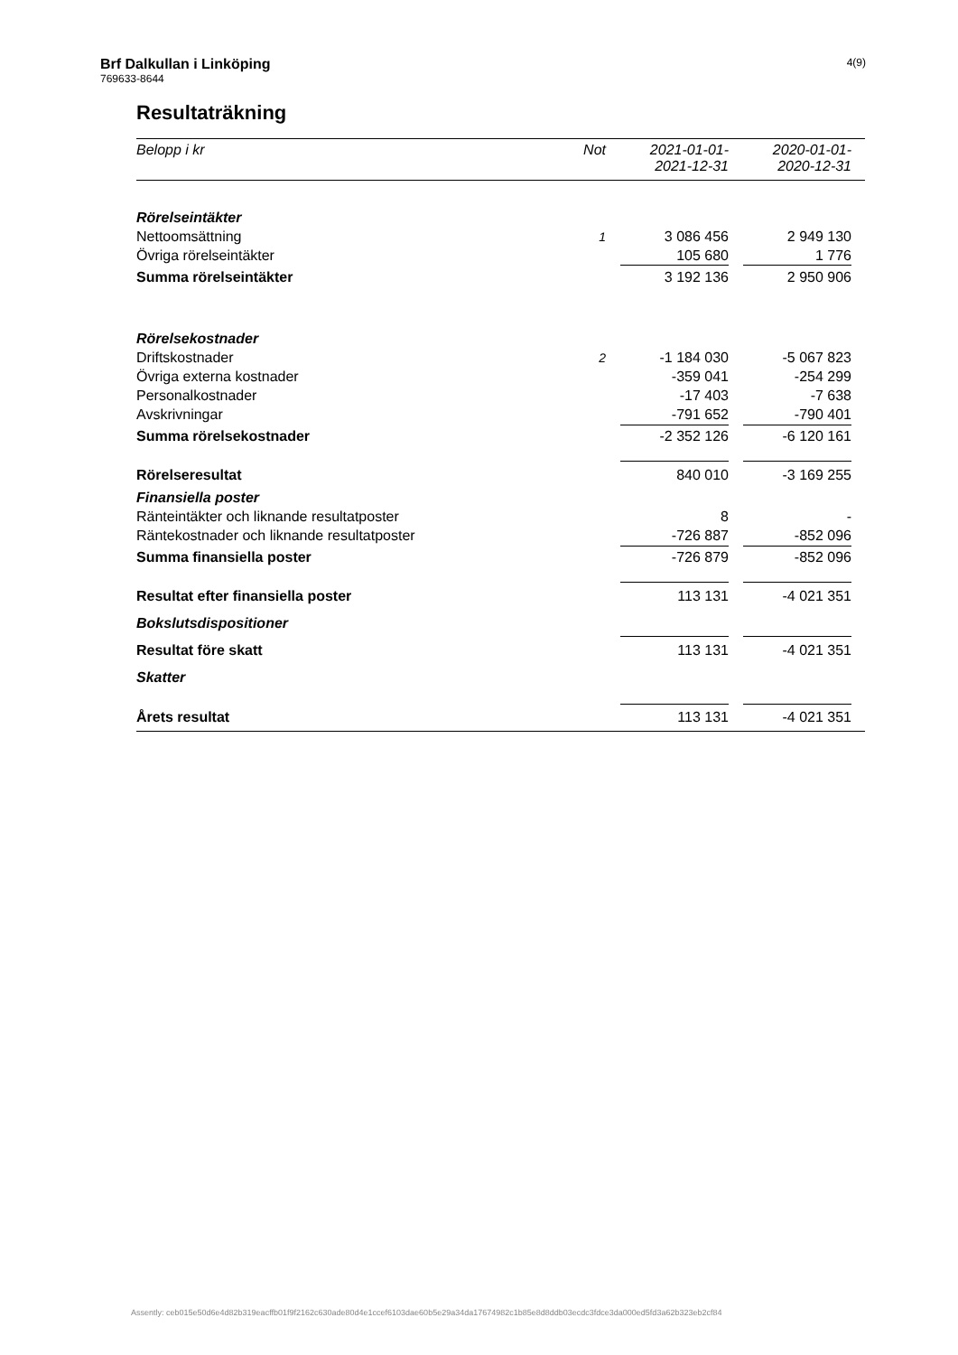Brf Dalkullan i Linköping
769633-8644
4(9)
Resultaträkning
| Belopp i kr | Not | | 2021-01-01- 2021-12-31 | | 2020-01-01- 2020-12-31 | |
| --- | --- | --- | --- | --- | --- | --- |
| Rörelseintäkter | | | | | | |
| Nettoomsättning | 1 | | 3 086 456 | | 2 949 130 | |
| Övriga rörelseintäkter | | | 105 680 | | 1 776 | |
| Summa rörelseintäkter | | | 3 192 136 | | 2 950 906 | |
| Rörelsekostnader | | | | | | |
| Driftskostnader | 2 | | -1 184 030 | | -5 067 823 | |
| Övriga externa kostnader | | | -359 041 | | -254 299 | |
| Personalkostnader | | | -17 403 | | -7 638 | |
| Avskrivningar | | | -791 652 | | -790 401 | |
| Summa rörelsekostnader | | | -2 352 126 | | -6 120 161 | |
| Rörelseresultat | | | 840 010 | | -3 169 255 | |
| Finansiella poster | | | | | | |
| Ränteintäkter och liknande resultatposter | | | 8 | | - | |
| Räntekostnader och liknande resultatposter | | | -726 887 | | -852 096 | |
| Summa finansiella poster | | | -726 879 | | -852 096 | |
| Resultat efter finansiella poster | | | 113 131 | | -4 021 351 | |
| Bokslutsdispositioner | | | | | | |
| Resultat före skatt | | | 113 131 | | -4 021 351 | |
| Skatter | | | | | | |
| Årets resultat | | | 113 131 | | -4 021 351 | |
Assently: ceb015e50d6e4d82b319eacffb01f9f2162c630ade80d4e1ccef6103dae60b5e29a34da17674982c1b85e8d8ddb03ecdc3fdce3da000ed5fd3a62b323eb2cf84